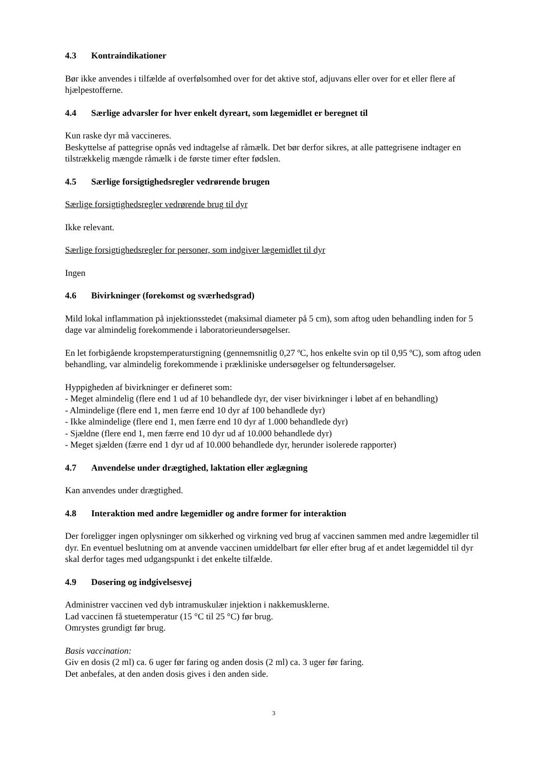4.3 Kontraindikationer
Bør ikke anvendes i tilfælde af overfølsomhed over for det aktive stof, adjuvans eller over for et eller flere af hjælpestofferne.
4.4 Særlige advarsler for hver enkelt dyreart, som lægemidlet er beregnet til
Kun raske dyr må vaccineres.
Beskyttelse af pattegrise opnås ved indtagelse af råmælk. Det bør derfor sikres, at alle pattegrisene indtager en tilstrækkelig mængde råmælk i de første timer efter fødslen.
4.5 Særlige forsigtighedsregler vedrørende brugen
Særlige forsigtighedsregler vedrørende brug til dyr
Ikke relevant.
Særlige forsigtighedsregler for personer, som indgiver lægemidlet til dyr
Ingen
4.6 Bivirkninger (forekomst og sværhedsgrad)
Mild lokal inflammation på injektionsstedet (maksimal diameter på 5 cm), som aftog uden behandling inden for 5 dage var almindelig forekommende i laboratorieundersøgelser.
En let forbigående kropstemperaturstigning (gennemsnitlig 0,27 ºC, hos enkelte svin op til 0,95 ºC), som aftog uden behandling, var almindelig forekommende i prækliniske undersøgelser og feltundersøgelser.
Hyppigheden af bivirkninger er defineret som:
- Meget almindelig (flere end 1 ud af 10 behandlede dyr, der viser bivirkninger i løbet af en behandling)
- Almindelige (flere end 1, men færre end 10 dyr af 100 behandlede dyr)
- Ikke almindelige (flere end 1, men færre end 10 dyr af 1.000 behandlede dyr)
- Sjældne (flere end 1, men færre end 10 dyr ud af 10.000 behandlede dyr)
- Meget sjælden (færre end 1 dyr ud af 10.000 behandlede dyr, herunder isolerede rapporter)
4.7 Anvendelse under drægtighed, laktation eller æglægning
Kan anvendes under drægtighed.
4.8 Interaktion med andre lægemidler og andre former for interaktion
Der foreligger ingen oplysninger om sikkerhed og virkning ved brug af vaccinen sammen med andre lægemidler til dyr. En eventuel beslutning om at anvende vaccinen umiddelbart før eller efter brug af et andet lægemiddel til dyr skal derfor tages med udgangspunkt i det enkelte tilfælde.
4.9 Dosering og indgivelsesvej
Administrer vaccinen ved dyb intramuskulær injektion i nakkemusklerne.
Lad vaccinen få stuetemperatur (15 °C til 25 °C) før brug.
Omrystes grundigt før brug.
Basis vaccination:
Giv en dosis (2 ml) ca. 6 uger før faring og anden dosis (2 ml) ca. 3 uger før faring.
Det anbefales, at den anden dosis gives i den anden side.
3